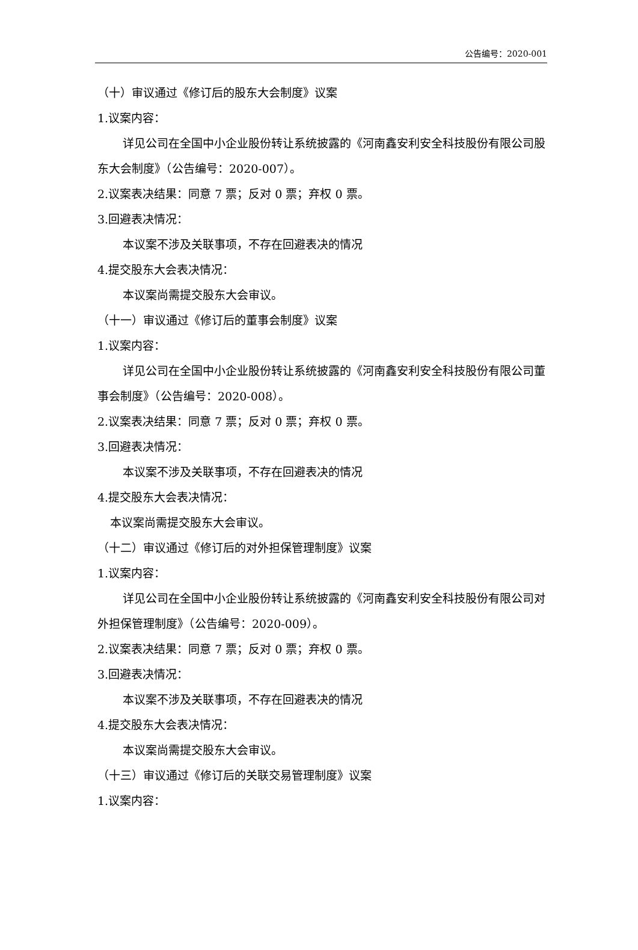公告编号：2020-001
（十）审议通过《修订后的股东大会制度》议案
1.议案内容：
详见公司在全国中小企业股份转让系统披露的《河南鑫安利安全科技股份有限公司股东大会制度》（公告编号：2020-007）。
2.议案表决结果：同意 7 票；反对 0 票；弃权 0 票。
3.回避表决情况：
本议案不涉及关联事项，不存在回避表决的情况
4.提交股东大会表决情况：
本议案尚需提交股东大会审议。
（十一）审议通过《修订后的董事会制度》议案
1.议案内容：
详见公司在全国中小企业股份转让系统披露的《河南鑫安利安全科技股份有限公司董事会制度》（公告编号：2020-008）。
2.议案表决结果：同意 7 票；反对 0 票；弃权 0 票。
3.回避表决情况：
本议案不涉及关联事项，不存在回避表决的情况
4.提交股东大会表决情况：
本议案尚需提交股东大会审议。
（十二）审议通过《修订后的对外担保管理制度》议案
1.议案内容：
详见公司在全国中小企业股份转让系统披露的《河南鑫安利安全科技股份有限公司对外担保管理制度》（公告编号：2020-009）。
2.议案表决结果：同意 7 票；反对 0 票；弃权 0 票。
3.回避表决情况：
本议案不涉及关联事项，不存在回避表决的情况
4.提交股东大会表决情况：
本议案尚需提交股东大会审议。
（十三）审议通过《修订后的关联交易管理制度》议案
1.议案内容：